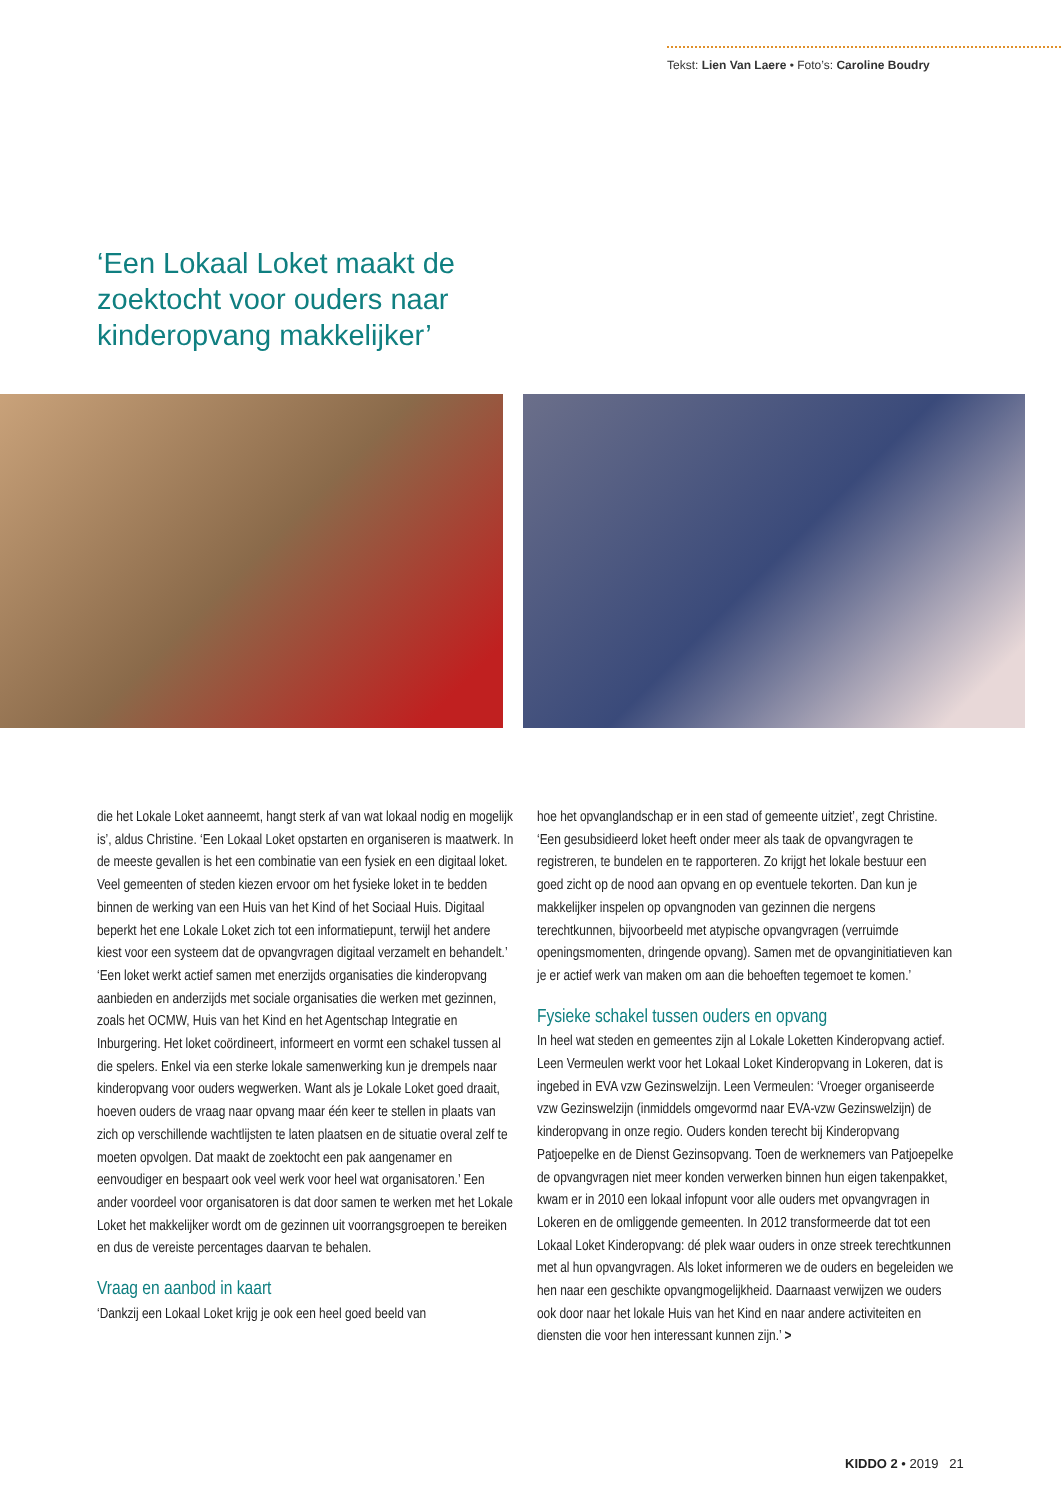Tekst: Lien Van Laere • Foto’s: Caroline Boudry
‘Een Lokaal Loket maakt de zoektocht voor ouders naar kinderopvang makkelijker’
die het Lokale Loket aanneemt, hangt sterk af van wat lokaal nodig en mogelijk is’, aldus Christine. ‘Een Lokaal Loket opstarten en organiseren is maatwerk. In de meeste gevallen is het een combinatie van een fysiek en een digitaal loket. Veel gemeenten of steden kiezen ervoor om het fysieke loket in te bedden binnen de werking van een Huis van het Kind of het Sociaal Huis. Digitaal beperkt het ene Lokale Loket zich tot een informatiepunt, terwijl het andere kiest voor een systeem dat de opvangvragen digitaal verzamelt en behandelt.’
‘Een loket werkt actief samen met enerzijds organisaties die kinderopvang aanbieden en anderzijds met sociale organisaties die werken met gezinnen, zoals het OCMW, Huis van het Kind en het Agentschap Integratie en Inburgering. Het loket coördineert, informeert en vormt een schakel tussen al die spelers. Enkel via een sterke lokale samenwerking kun je drempels naar kinderopvang voor ouders wegwerken. Want als je Lokale Loket goed draait, hoeven ouders de vraag naar opvang maar één keer te stellen in plaats van zich op verschillende wachtlijsten te laten plaatsen en de situatie overal zelf te moeten opvolgen. Dat maakt de zoektocht een pak aangenamer en eenvoudiger en bespaart ook veel werk voor heel wat organisatoren.’ Een ander voordeel voor organisatoren is dat door samen te werken met het Lokale Loket het makkelijker wordt om de gezinnen uit voorrangsgroepen te bereiken en dus de vereiste percentages daarvan te behalen.
Vraag en aanbod in kaart
‘Dankzij een Lokaal Loket krijg je ook een heel goed beeld van
hoe het opvanglandschap er in een stad of gemeente uitziet’, zegt Christine. ‘Een gesubsidieerd loket heeft onder meer als taak de opvangvragen te registreren, te bundelen en te rapporteren. Zo krijgt het lokale bestuur een goed zicht op de nood aan opvang en op eventuele tekorten. Dan kun je makkelijker inspelen op opvangnoden van gezinnen die nergens terechtkunnen, bijvoorbeeld met atypische opvangvragen (verruimde openingsmomenten, dringende opvang). Samen met de opvanginitiatieven kan je er actief werk van maken om aan die behoeften tegemoet te komen.’
Fysieke schakel tussen ouders en opvang
In heel wat steden en gemeentes zijn al Lokale Loketten Kinderopvang actief. Leen Vermeulen werkt voor het Lokaal Loket Kinderopvang in Lokeren, dat is ingebed in EVA vzw Gezinswelzijn. Leen Vermeulen: ‘Vroeger organiseerde vzw Gezinswelzijn (inmiddels omgevormd naar EVA-vzw Gezinswelzijn) de kinderopvang in onze regio. Ouders konden terecht bij Kinderopvang Patjoepelke en de Dienst Gezinsopvang. Toen de werknemers van Patjoepelke de opvangvragen niet meer konden verwerken binnen hun eigen takenpakket, kwam er in 2010 een lokaal infopunt voor alle ouders met opvangvragen in Lokeren en de omliggende gemeenten. In 2012 transformeerde dat tot een Lokaal Loket Kinderopvang: dé plek waar ouders in onze streek terechtkunnen met al hun opvangvragen. Als loket informeren we de ouders en begeleiden we hen naar een geschikte opvangmogelijkheid. Daarnaast verwijzen we ouders ook door naar het lokale Huis van het Kind en naar andere activiteiten en diensten die voor hen interessant kunnen zijn.’ >
KIDDO 2 • 2019 21